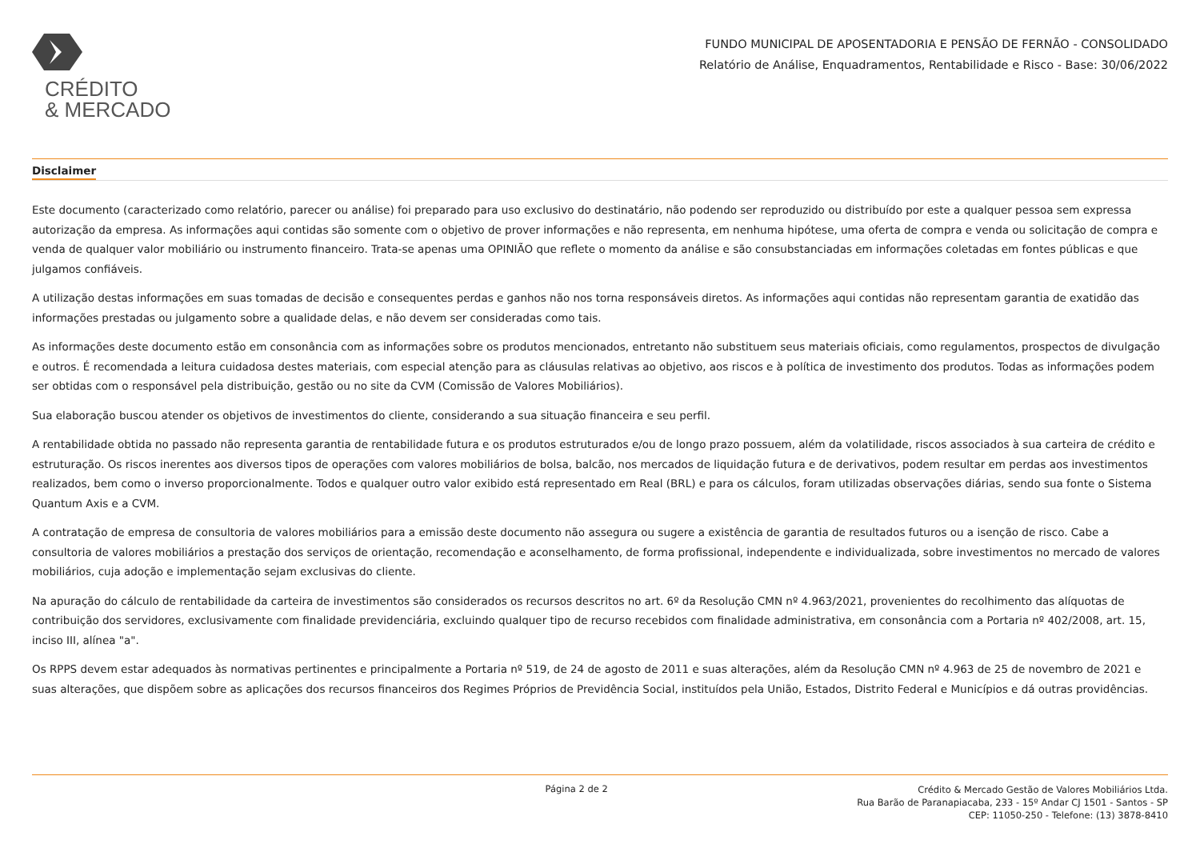CRÉDITO
& MERCADO
FUNDO MUNICIPAL DE APOSENTADORIA E PENSÃO DE FERNÃO - CONSOLIDADO
Relatório de Análise, Enquadramentos, Rentabilidade e Risco - Base: 30/06/2022
Disclaimer
Este documento (caracterizado como relatório, parecer ou análise) foi preparado para uso exclusivo do destinatário, não podendo ser reproduzido ou distribuído por este a qualquer pessoa sem expressa autorização da empresa. As informações aqui contidas são somente com o objetivo de prover informações e não representa, em nenhuma hipótese, uma oferta de compra e venda ou solicitação de compra e venda de qualquer valor mobiliário ou instrumento financeiro. Trata-se apenas uma OPINIÃO que reflete o momento da análise e são consubstanciadas em informações coletadas em fontes públicas e que julgamos confiáveis.
A utilização destas informações em suas tomadas de decisão e consequentes perdas e ganhos não nos torna responsáveis diretos. As informações aqui contidas não representam garantia de exatidão das informações prestadas ou julgamento sobre a qualidade delas, e não devem ser consideradas como tais.
As informações deste documento estão em consonância com as informações sobre os produtos mencionados, entretanto não substituem seus materiais oficiais, como regulamentos, prospectos de divulgação e outros. É recomendada a leitura cuidadosa destes materiais, com especial atenção para as cláusulas relativas ao objetivo, aos riscos e à política de investimento dos produtos. Todas as informações podem ser obtidas com o responsável pela distribuição, gestão ou no site da CVM (Comissão de Valores Mobiliários).
Sua elaboração buscou atender os objetivos de investimentos do cliente, considerando a sua situação financeira e seu perfil.
A rentabilidade obtida no passado não representa garantia de rentabilidade futura e os produtos estruturados e/ou de longo prazo possuem, além da volatilidade, riscos associados à sua carteira de crédito e estruturação. Os riscos inerentes aos diversos tipos de operações com valores mobiliários de bolsa, balcão, nos mercados de liquidação futura e de derivativos, podem resultar em perdas aos investimentos realizados, bem como o inverso proporcionalmente. Todos e qualquer outro valor exibido está representado em Real (BRL) e para os cálculos, foram utilizadas observações diárias, sendo sua fonte o Sistema Quantum Axis e a CVM.
A contratação de empresa de consultoria de valores mobiliários para a emissão deste documento não assegura ou sugere a existência de garantia de resultados futuros ou a isenção de risco. Cabe a consultoria de valores mobiliários a prestação dos serviços de orientação, recomendação e aconselhamento, de forma profissional, independente e individualizada, sobre investimentos no mercado de valores mobiliários, cuja adoção e implementação sejam exclusivas do cliente.
Na apuração do cálculo de rentabilidade da carteira de investimentos são considerados os recursos descritos no art. 6º da Resolução CMN nº 4.963/2021, provenientes do recolhimento das alíquotas de contribuição dos servidores, exclusivamente com finalidade previdenciária, excluindo qualquer tipo de recurso recebidos com finalidade administrativa, em consonância com a Portaria nº 402/2008, art. 15, inciso III, alínea "a".
Os RPPS devem estar adequados às normativas pertinentes e principalmente a Portaria nº 519, de 24 de agosto de 2011 e suas alterações, além da Resolução CMN nº 4.963 de 25 de novembro de 2021 e suas alterações, que dispõem sobre as aplicações dos recursos financeiros dos Regimes Próprios de Previdência Social, instituídos pela União, Estados, Distrito Federal e Municípios e dá outras providências.
Página 2 de 2
Crédito & Mercado Gestão de Valores Mobiliários Ltda.
Rua Barão de Paranapiacaba, 233 - 15º Andar CJ 1501 - Santos - SP
CEP: 11050-250 - Telefone: (13) 3878-8410